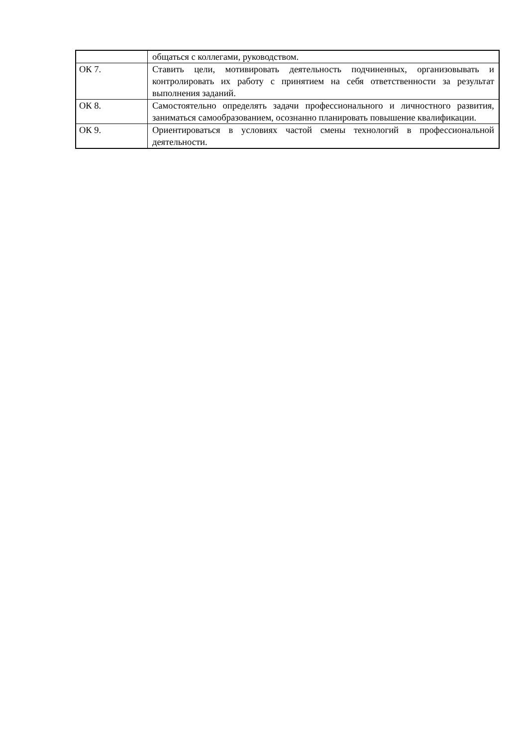| | общаться с коллегами, руководством. |
| ОК 7. | Ставить цели, мотивировать деятельность подчиненных, организовывать и контролировать их работу с принятием на себя ответственности за результат выполнения заданий. |
| ОК 8. | Самостоятельно определять задачи профессионального и личностного развития, заниматься самообразованием, осознанно планировать повышение квалификации. |
| ОК 9. | Ориентироваться в условиях частой смены технологий в профессиональной деятельности. |